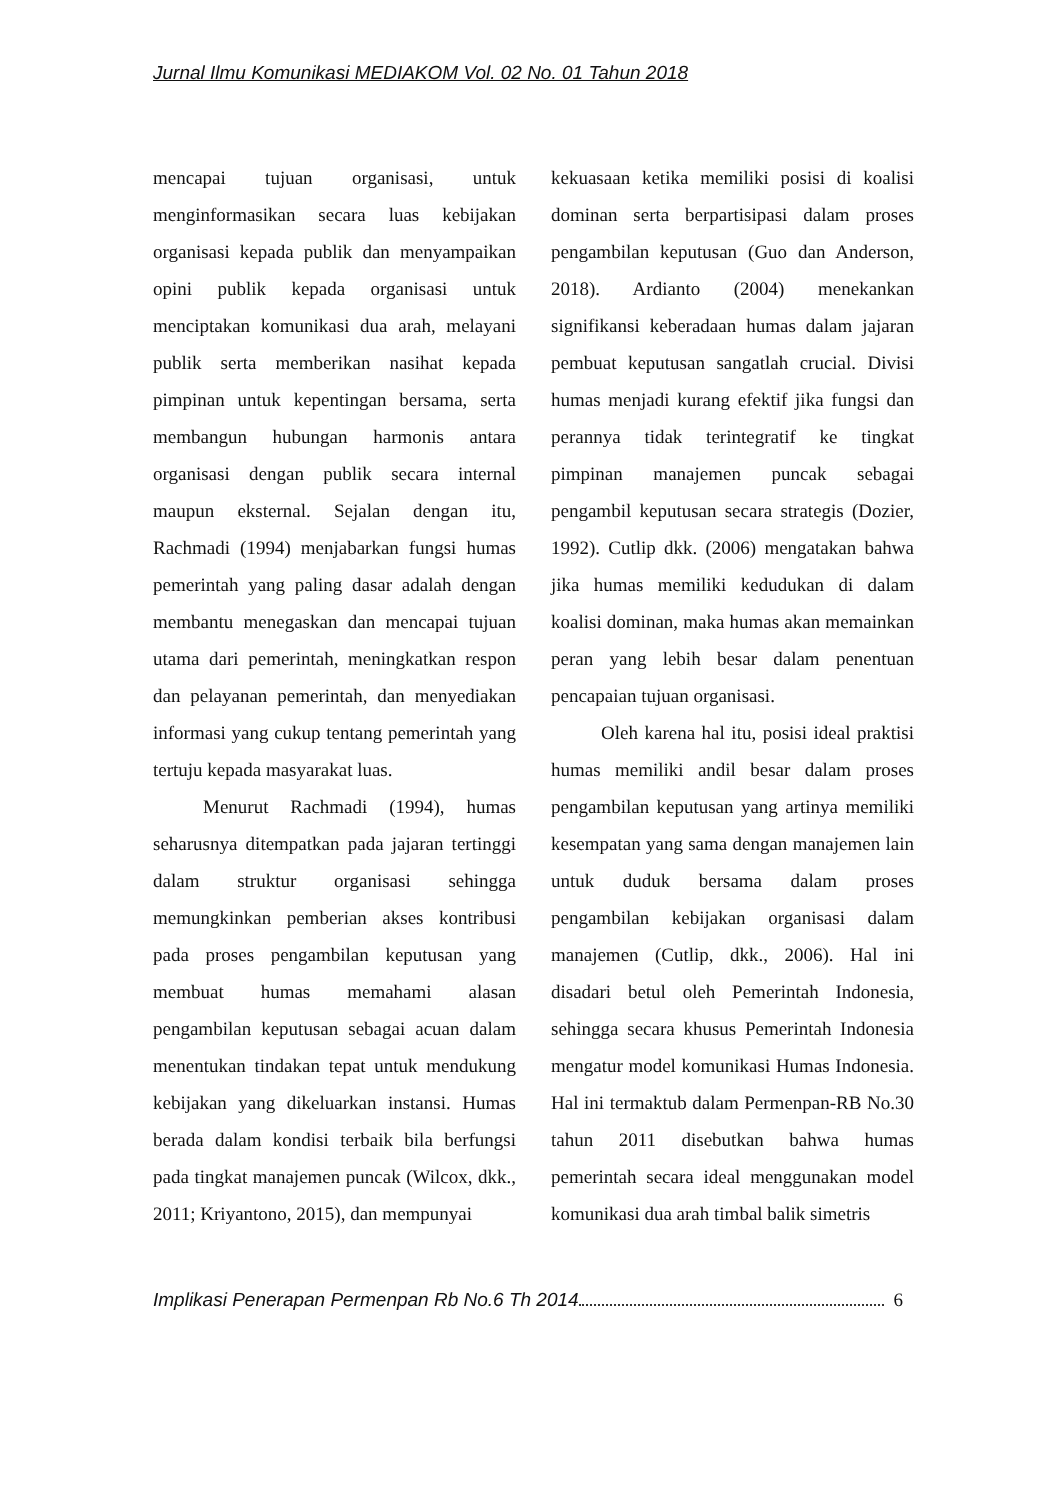Jurnal Ilmu Komunikasi MEDIAKOM Vol. 02 No. 01 Tahun 2018
mencapai tujuan organisasi, untuk menginformasikan secara luas kebijakan organisasi kepada publik dan menyampaikan opini publik kepada organisasi untuk menciptakan komunikasi dua arah, melayani publik serta memberikan nasihat kepada pimpinan untuk kepentingan bersama, serta membangun hubungan harmonis antara organisasi dengan publik secara internal maupun eksternal. Sejalan dengan itu, Rachmadi (1994) menjabarkan fungsi humas pemerintah yang paling dasar adalah dengan membantu menegaskan dan mencapai tujuan utama dari pemerintah, meningkatkan respon dan pelayanan pemerintah, dan menyediakan informasi yang cukup tentang pemerintah yang tertuju kepada masyarakat luas.
Menurut Rachmadi (1994), humas seharusnya ditempatkan pada jajaran tertinggi dalam struktur organisasi sehingga memungkinkan pemberian akses kontribusi pada proses pengambilan keputusan yang membuat humas memahami alasan pengambilan keputusan sebagai acuan dalam menentukan tindakan tepat untuk mendukung kebijakan yang dikeluarkan instansi. Humas berada dalam kondisi terbaik bila berfungsi pada tingkat manajemen puncak (Wilcox, dkk., 2011; Kriyantono, 2015), dan mempunyai
kekuasaan ketika memiliki posisi di koalisi dominan serta berpartisipasi dalam proses pengambilan keputusan (Guo dan Anderson, 2018). Ardianto (2004) menekankan signifikansi keberadaan humas dalam jajaran pembuat keputusan sangatlah crucial. Divisi humas menjadi kurang efektif jika fungsi dan perannya tidak terintegratif ke tingkat pimpinan manajemen puncak sebagai pengambil keputusan secara strategis (Dozier, 1992). Cutlip dkk. (2006) mengatakan bahwa jika humas memiliki kedudukan di dalam koalisi dominan, maka humas akan memainkan peran yang lebih besar dalam penentuan pencapaian tujuan organisasi.
Oleh karena hal itu, posisi ideal praktisi humas memiliki andil besar dalam proses pengambilan keputusan yang artinya memiliki kesempatan yang sama dengan manajemen lain untuk duduk bersama dalam proses pengambilan kebijakan organisasi dalam manajemen (Cutlip, dkk., 2006). Hal ini disadari betul oleh Pemerintah Indonesia, sehingga secara khusus Pemerintah Indonesia mengatur model komunikasi Humas Indonesia. Hal ini termaktub dalam Permenpan-RB No.30 tahun 2011 disebutkan bahwa humas pemerintah secara ideal menggunakan model komunikasi dua arah timbal balik simetris
Implikasi Penerapan Permenpan Rb No.6 Th 2014 6